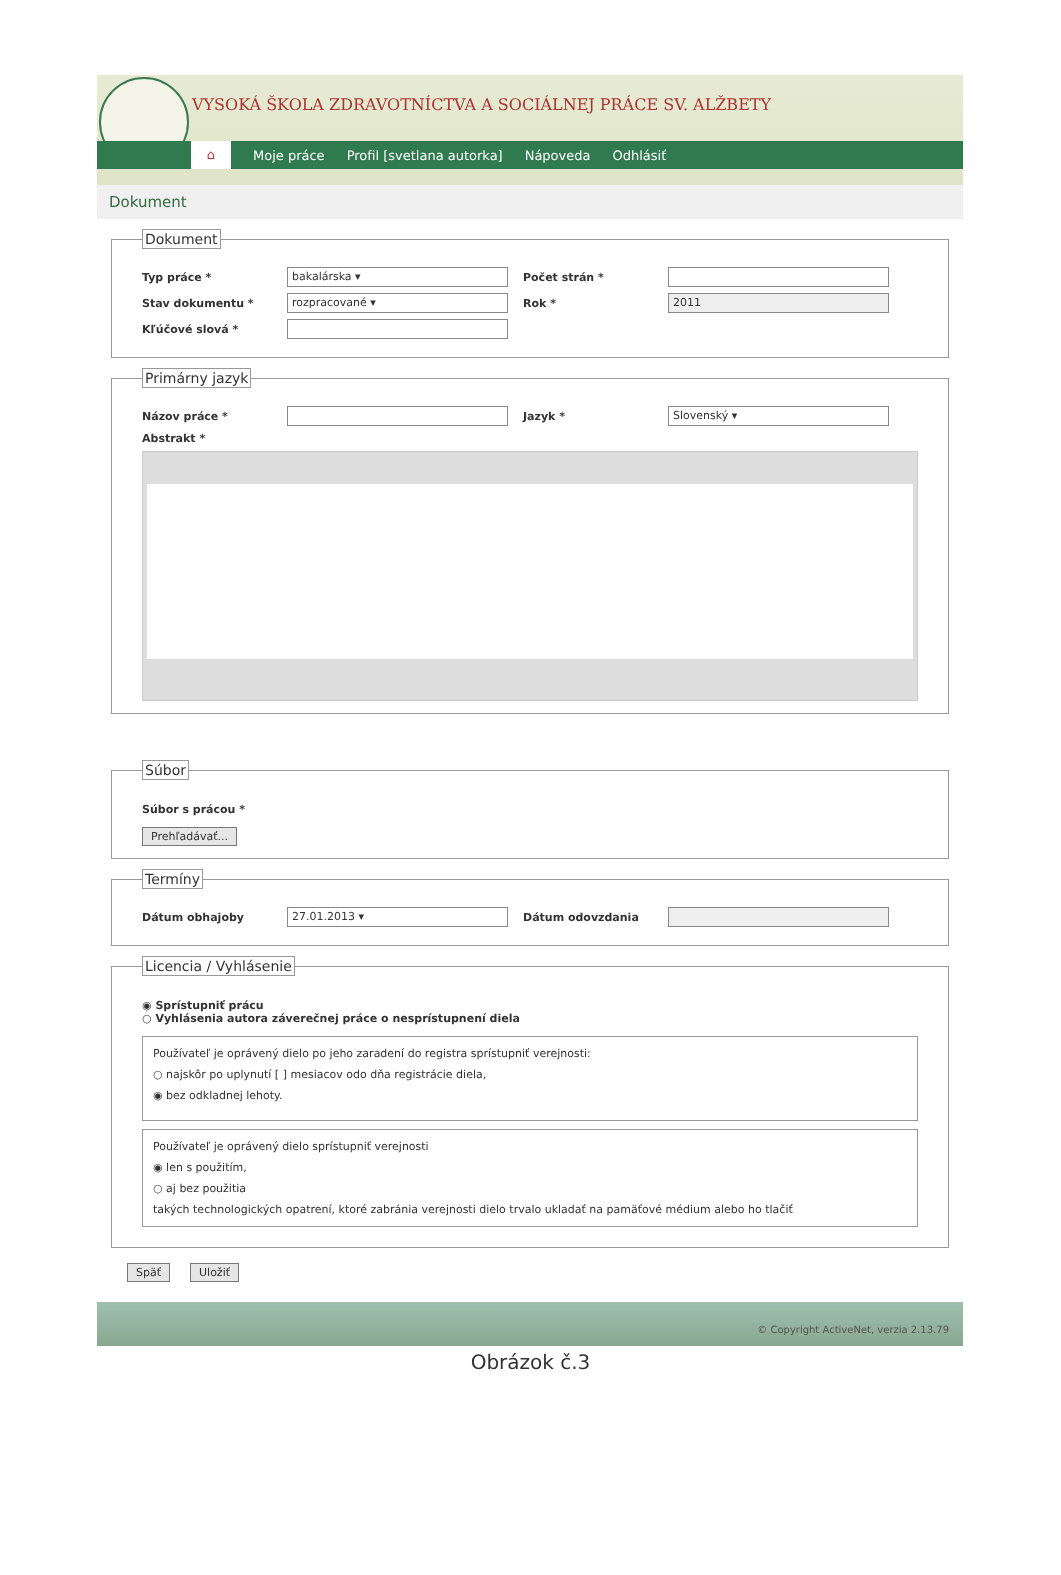VYSOKÁ ŠKOLA ZDRAVOTNÍCTVA A SOCIÁLNEJ PRÁCE SV. ALŽBETY
⌂
Moje práce Profil [svetlana autorka] Nápoveda Odhlásiť
Dokument
Dokument
Typ práce * bakalárska ▾ Počet strán *
Stav dokumentu * rozpracované ▾ Rok * 2011
Kľúčové slová *
Primárny jazyk
Názov práce * Jazyk * Slovenský ▾
Abstrakt *
Súbor
Súbor s prácou *
Prehľadávať... Termíny
Dátum obhajoby 27.01.2013 ▾ Dátum odovzdania
Licencia / Vyhlásenie
◉ Sprístupniť prácu
○ Vyhlásenia autora záverečnej práce o nesprístupnení diela
Používateľ je oprávený dielo po jeho zaradení do registra sprístupniť verejnosti:
○ najskôr po uplynutí [ ] mesiacov odo dňa registrácie diela,
◉ bez odkladnej lehoty.
Používateľ je oprávený dielo sprístupniť verejnosti
◉ len s použitím,
○ aj bez použitia
takých technologických opatrení, ktoré zabránia verejnosti dielo trvalo ukladať na pamäťové médium alebo ho tlačiť
Späť Uložiť
© Copyright ActiveNet, verzia 2.13.79
Obrázok č.3